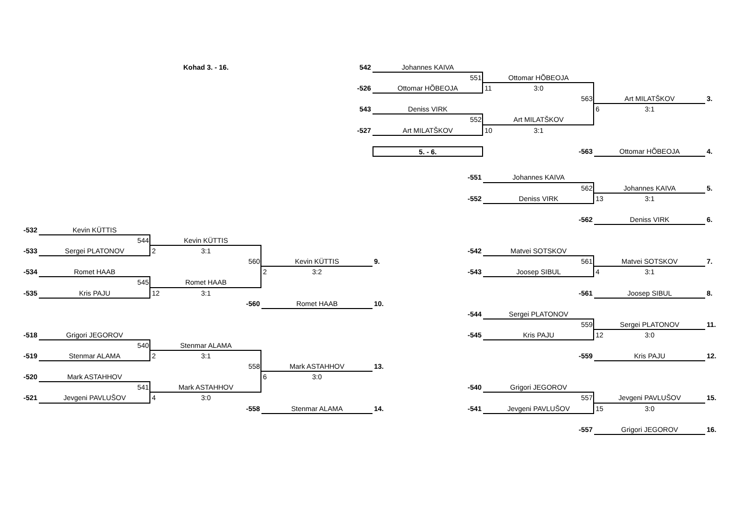Kohad 3. - 16.
542
Johannes KAIVA
551
Ottomar HÕBEOJA
-526
Ottomar HÕBEOJA
11 3:0
563
Art MILATŠKOV
3.
543
Deniss VIRK
6 3:1
552
Art MILATŠKOV
-527
Art MILATŠKOV
10 3:1
5. - 6.
-563
Ottomar HÕBEOJA
4.
-551
Johannes KAIVA
562
Johannes KAIVA
5.
-552
Deniss VIRK
13 3:1
-562
Deniss VIRK
6.
-532
Kevin KÜTTIS
544
Kevin KÜTTIS
-533
Sergei PLATONOV
2 3:1
-542
Matvei SOTSKOV
560
Kevin KÜTTIS
9.
561
Matvei SOTSKOV
7.
-534
Romet HAAB
2 3:2
-543
Joosep SIBUL
4 3:1
545
Romet HAAB
-535
Kris PAJU
12 3:1
-561
Joosep SIBUL
8.
-560
Romet HAAB
10.
-544
Sergei PLATONOV
559
Sergei PLATONOV
11.
-518
Grigori JEGOROV
-545
Kris PAJU
12 3:0
540
Stenmar ALAMA
-519
Stenmar ALAMA
2 3:1
-559
Kris PAJU
12.
558
Mark ASTAHHOV
13.
-520
Mark ASTAHHOV
6 3:0
541
Mark ASTAHHOV
-540
Grigori JEGOROV
-521
Jevgeni PAVLUŠOV
4 3:0
557
Jevgeni PAVLUŠOV
15.
-558
Stenmar ALAMA
14. -541
Jevgeni PAVLUŠOV
15 3:0
-557
Grigori JEGOROV
16.